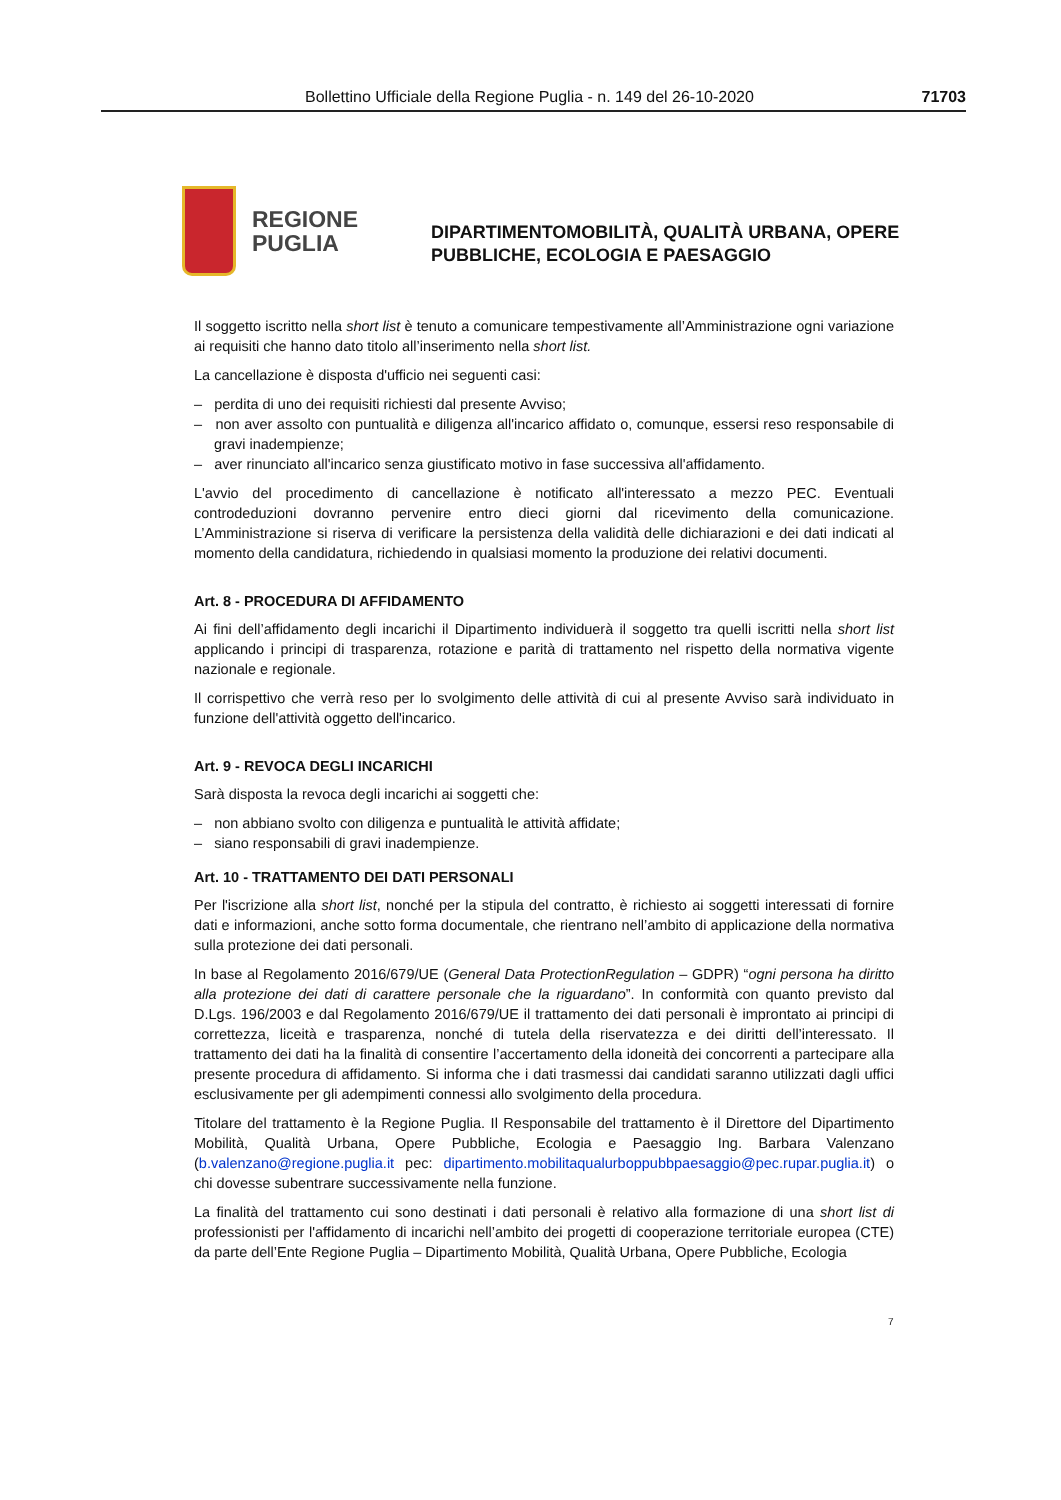Bollettino Ufficiale della Regione Puglia - n. 149 del 26-10-2020 71703
REGIONE
PUGLIA
DIPARTIMENTOMOBILITÀ, QUALITÀ URBANA, OPERE
PUBBLICHE, ECOLOGIA E PAESAGGIO
Il soggetto iscritto nella short list è tenuto a comunicare tempestivamente all’Amministrazione ogni variazione ai requisiti che hanno dato titolo all’inserimento nella short list.
La cancellazione è disposta d'ufficio nei seguenti casi:
– perdita di uno dei requisiti richiesti dal presente Avviso;
– non aver assolto con puntualità e diligenza all'incarico affidato o, comunque, essersi reso responsabile di gravi inadempienze;
– aver rinunciato all'incarico senza giustificato motivo in fase successiva all'affidamento.
L'avvio del procedimento di cancellazione è notificato all'interessato a mezzo PEC. Eventuali controdeduzioni dovranno pervenire entro dieci giorni dal ricevimento della comunicazione. L’Amministrazione si riserva di verificare la persistenza della validità delle dichiarazioni e dei dati indicati al momento della candidatura, richiedendo in qualsiasi momento la produzione dei relativi documenti.
Art. 8 - PROCEDURA DI AFFIDAMENTO
Ai fini dell’affidamento degli incarichi il Dipartimento individuerà il soggetto tra quelli iscritti nella short list applicando i principi di trasparenza, rotazione e parità di trattamento nel rispetto della normativa vigente nazionale e regionale.
Il corrispettivo che verrà reso per lo svolgimento delle attività di cui al presente Avviso sarà individuato in funzione dell'attività oggetto dell'incarico.
Art. 9 - REVOCA DEGLI INCARICHI
Sarà disposta la revoca degli incarichi ai soggetti che:
– non abbiano svolto con diligenza e puntualità le attività affidate;
– siano responsabili di gravi inadempienze.
Art. 10 - TRATTAMENTO DEI DATI PERSONALI
Per l'iscrizione alla short list, nonché per la stipula del contratto, è richiesto ai soggetti interessati di fornire dati e informazioni, anche sotto forma documentale, che rientrano nell’ambito di applicazione della normativa sulla protezione dei dati personali.
In base al Regolamento 2016/679/UE (General Data ProtectionRegulation – GDPR) “ogni persona ha diritto alla protezione dei dati di carattere personale che la riguardano”. In conformità con quanto previsto dal D.Lgs. 196/2003 e dal Regolamento 2016/679/UE il trattamento dei dati personali è improntato ai principi di correttezza, liceità e trasparenza, nonché di tutela della riservatezza e dei diritti dell’interessato. Il trattamento dei dati ha la finalità di consentire l’accertamento della idoneità dei concorrenti a partecipare alla presente procedura di affidamento. Si informa che i dati trasmessi dai candidati saranno utilizzati dagli uffici esclusivamente per gli adempimenti connessi allo svolgimento della procedura.
Titolare del trattamento è la Regione Puglia. Il Responsabile del trattamento è il Direttore del Dipartimento Mobilità, Qualità Urbana, Opere Pubbliche, Ecologia e Paesaggio Ing. Barbara Valenzano (b.valenzano@regione.puglia.it pec: dipartimento.mobilitaqualurboppubbpaesaggio@pec.rupar.puglia.it) o chi dovesse subentrare successivamente nella funzione.
La finalità del trattamento cui sono destinati i dati personali è relativo alla formazione di una short list di professionisti per l'affidamento di incarichi nell’ambito dei progetti di cooperazione territoriale europea (CTE) da parte dell’Ente Regione Puglia – Dipartimento Mobilità, Qualità Urbana, Opere Pubbliche, Ecologia
7